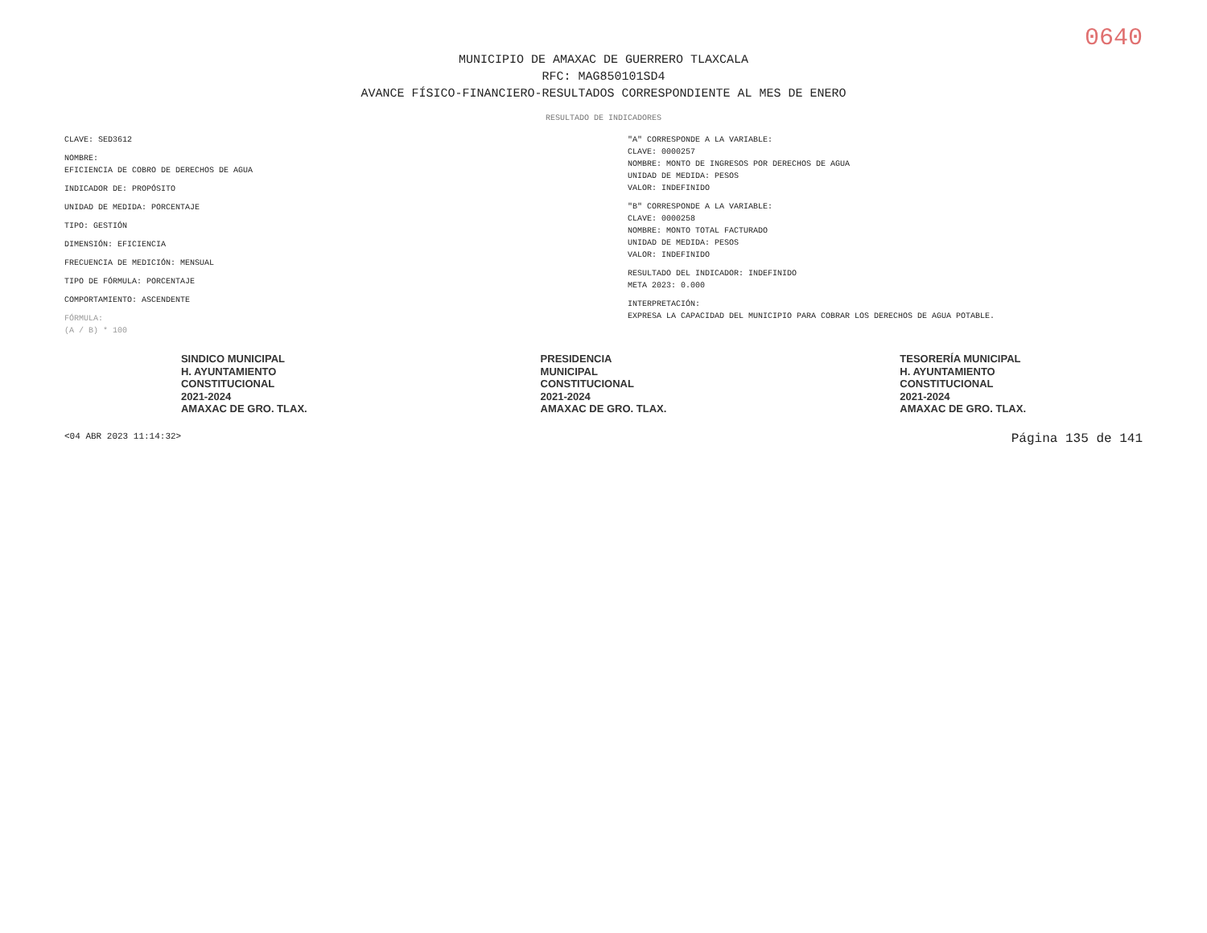0640
MUNICIPIO DE AMAXAC DE GUERRERO TLAXCALA
RFC: MAG850101SD4
AVANCE FÍSICO-FINANCIERO-RESULTADOS CORRESPONDIENTE AL MES DE ENERO
RESULTADO DE INDICADORES
CLAVE: SED3612
NOMBRE:
EFICIENCIA DE COBRO DE DERECHOS DE AGUA
INDICADOR DE: PROPÓSITO
UNIDAD DE MEDIDA: PORCENTAJE
TIPO: GESTIÓN
DIMENSIÓN: EFICIENCIA
FRECUENCIA DE MEDICIÓN: MENSUAL
TIPO DE FÓRMULA: PORCENTAJE
COMPORTAMIENTO: ASCENDENTE
FÓRMULA:
(A / B) * 100
"A" CORRESPONDE A LA VARIABLE:
CLAVE: 0000257
NOMBRE: MONTO DE INGRESOS POR DERECHOS DE AGUA
UNIDAD DE MEDIDA: PESOS
VALOR: INDEFINIDO
"B" CORRESPONDE A LA VARIABLE:
CLAVE: 0000258
NOMBRE: MONTO TOTAL FACTURADO
UNIDAD DE MEDIDA: PESOS
VALOR: INDEFINIDO
RESULTADO DEL INDICADOR: INDEFINIDO
META 2023: 0.000
INTERPRETACIÓN:
EXPRESA LA CAPACIDAD DEL MUNICIPIO PARA COBRAR LOS DERECHOS DE AGUA POTABLE.
SINDICO MUNICIPAL
H. AYUNTAMIENTO
CONSTITUCIONAL
2021-2024
AMAXAC DE GRO. TLAX.
PRESIDENCIA
MUNICIPAL
CONSTITUCIONAL
2021-2024
AMAXAC DE GRO. TLAX.
TESORERÍA MUNICIPAL
H. AYUNTAMIENTO
CONSTITUCIONAL
2021-2024
AMAXAC DE GRO. TLAX.
<04 ABR 2023 11:14:32> Página 135 de 141